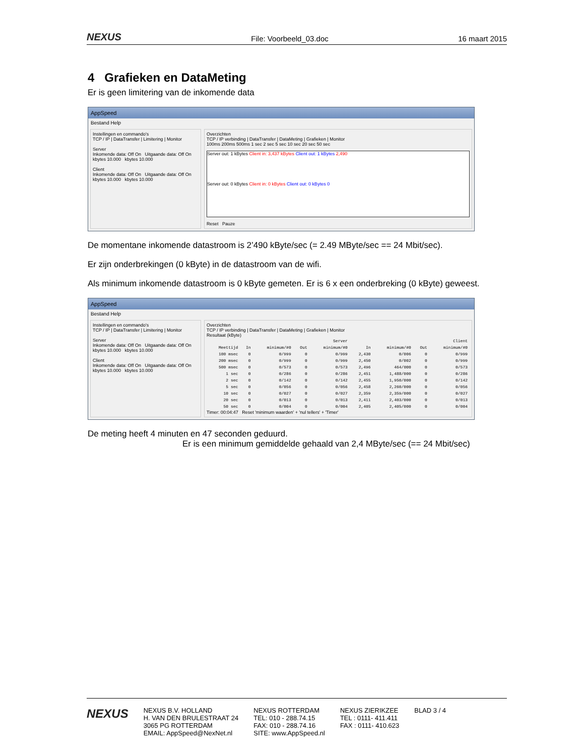NEXUS File: Voorbeeld_03.doc 16 maart 2015
4 Grafieken en DataMeting
Er is geen limitering van de inkomende data
AppSpeed
Bestand Help
Instellingen en commando's
TCP / IP | DataTransfer | Limitering | Monitor
Server
Inkomende data: Off On Uitgaande data: Off On
kbytes 10.000 kbytes 10.000
Client
Inkomende data: Off On Uitgaande data: Off On
kbytes 10.000 kbytes 10.000
Overzichten
TCP / IP verbinding | DataTransfer | DataMeting | Grafieken | Monitor
100ms 200ms 500ms 1 sec 2 sec 5 sec 10 sec 20 sec 50 sec
Server out: 1 kBytes Client in: 3,437 kBytes Client out: 1 kBytes 2,490
Server out: 0 kBytes Client in: 0 kBytes Client out: 0 kBytes 0
Reset Pauze
De momentane inkomende datastroom is 2’490 kByte/sec (= 2.49 MByte/sec == 24 Mbit/sec).
Er zijn onderbrekingen (0 kByte) in de datastroom van de wifi.
Als minimum inkomende datastroom is 0 kByte gemeten. Er is 6 x een onderbreking (0 kByte) geweest.
AppSpeed
Bestand Help
Instellingen en commando's
TCP / IP | DataTransfer | Limitering | Monitor
Server
Inkomende data: Off On Uitgaande data: Off On
kbytes 10.000 kbytes 10.000
Client
Inkomende data: Off On Uitgaande data: Off On
kbytes 10.000 kbytes 10.000
Overzichten
TCP / IP verbinding | DataTransfer | DataMeting | Grafieken | Monitor
Resultaat (kByte)
| | Server | | | | Client | | | |
| --- | --- | --- | --- | --- | --- | --- | --- | --- |
| Meettijd | In | minimum/#0 | Out | minimum/#0 | In | minimum/#0 | Out | minimum/#0 |
| 100 msec | 0 | 0/999 | 0 | 0/999 | 2,430 | 0/006 | 0 | 0/999 |
| 200 msec | 0 | 0/999 | 0 | 0/999 | 2,450 | 0/002 | 0 | 0/999 |
| 500 msec | 0 | 0/573 | 0 | 0/573 | 2,496 | 464/000 | 0 | 0/573 |
| 1 sec | 0 | 0/286 | 0 | 0/286 | 2,451 | 1,488/000 | 0 | 0/286 |
| 2 sec | 0 | 0/142 | 0 | 0/142 | 2,455 | 1,950/000 | 0 | 0/142 |
| 5 sec | 0 | 0/056 | 0 | 0/056 | 2,458 | 2,260/000 | 0 | 0/056 |
| 10 sec | 0 | 0/027 | 0 | 0/027 | 2,359 | 2,359/000 | 0 | 0/027 |
| 20 sec | 0 | 0/013 | 0 | 0/013 | 2,411 | 2,403/000 | 0 | 0/013 |
| 50 sec | 0 | 0/004 | 0 | 0/004 | 2,405 | 2,405/000 | 0 | 0/004 |
Timer: 00:04:47 Reset 'minimum waarden' + 'nul tellers' + 'Timer'
De meting heeft 4 minuten en 47 seconden geduurd.
Er is een minimum gemiddelde gehaald van 2,4 MByte/sec (== 24 Mbit/sec)
NEXUS
NEXUS B.V. HOLLAND
H. VAN DEN BRULESTRAAT 24
3065 PG ROTTERDAM
EMAIL: AppSpeed@NexNet.nl
NEXUS ROTTERDAM
TEL: 010 - 288.74.15
FAX: 010 - 288.74.16
SITE: www.AppSpeed.nl
NEXUS ZIERIKZEE
TEL : 0111- 411.411
FAX : 0111- 410.623
BLAD 3 / 4